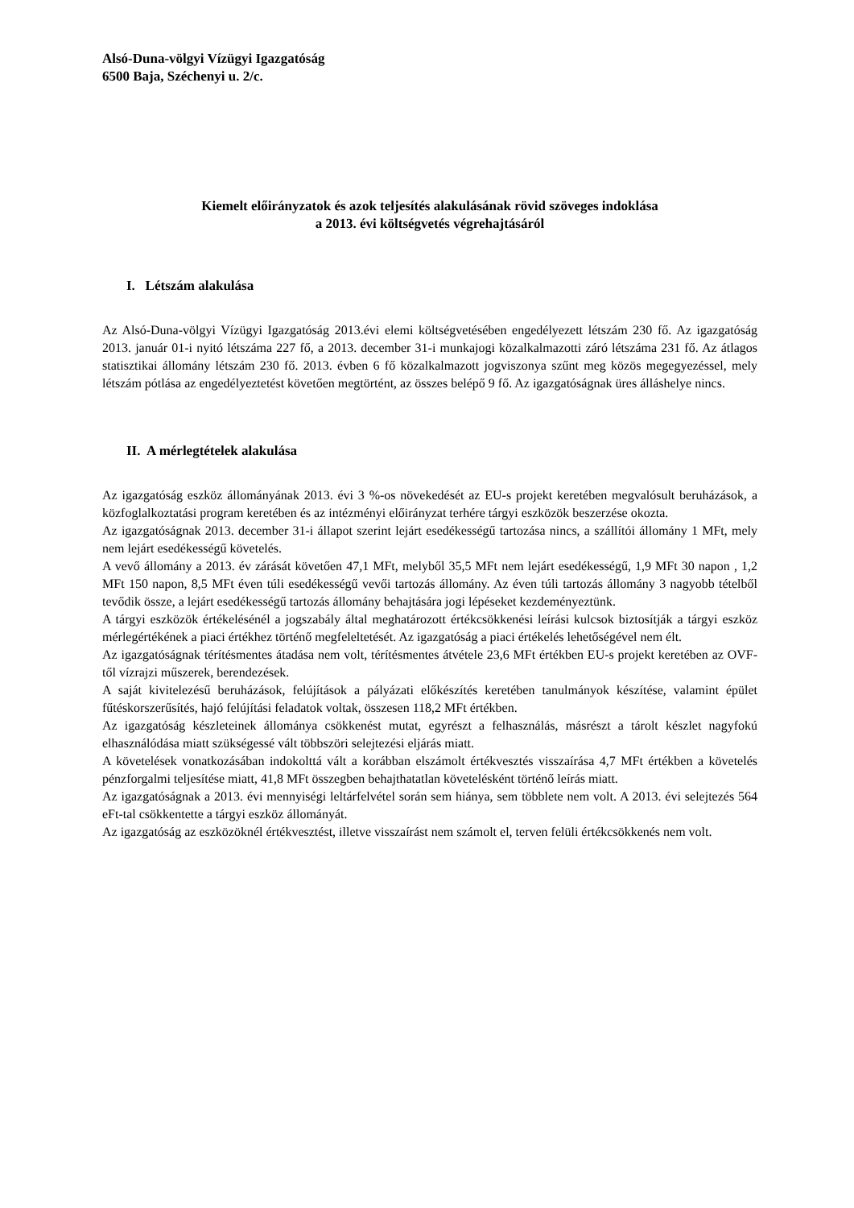Alsó-Duna-völgyi Vízügyi Igazgatóság
6500 Baja, Széchenyi u. 2/c.
Kiemelt előirányzatok és azok teljesítés alakulásának rövid szöveges indoklása
a 2013. évi költségvetés végrehajtásáról
I. Létszám alakulása
Az Alsó-Duna-völgyi Vízügyi Igazgatóság 2013.évi elemi költségvetésében engedélyezett létszám 230 fő. Az igazgatóság 2013. január 01-i nyitó létszáma 227 fő, a 2013. december 31-i munkajogi közalkalmazotti záró létszáma 231 fő. Az átlagos statisztikai állomány létszám 230 fő. 2013. évben 6 fő közalkalmazott jogviszonya szűnt meg közös megegyezéssel, mely létszám pótlása az engedélyeztetést követően megtörtént, az összes belépő 9 fő. Az igazgatóságnak üres álláshelye nincs.
II. A mérlegtételek alakulása
Az igazgatóság eszköz állományának 2013. évi 3 %-os növekedését az EU-s projekt keretében megvalósult beruházások, a közfoglalkoztatási program keretében és az intézményi előirányzat terhére tárgyi eszközök beszerzése okozta.
Az igazgatóságnak 2013. december 31-i állapot szerint lejárt esedékességű tartozása nincs, a szállítói állomány 1 MFt, mely nem lejárt esedékességű követelés.
A vevő állomány a 2013. év zárását követően 47,1 MFt, melyből 35,5 MFt nem lejárt esedékességű, 1,9 MFt 30 napon , 1,2 MFt 150 napon, 8,5 MFt éven túli esedékességű vevői tartozás állomány. Az éven túli tartozás állomány 3 nagyobb tételből tevődik össze, a lejárt esedékességű tartozás állomány behajtására jogi lépéseket kezdeményeztünk.
A tárgyi eszközök értékelésénél a jogszabály által meghatározott értékcsökkenési leírási kulcsok biztosítják a tárgyi eszköz mérlegértékének a piaci értékhez történő megfeleltetését. Az igazgatóság a piaci értékelés lehetőségével nem élt.
Az igazgatóságnak térítésmentes átadása nem volt, térítésmentes átvétele 23,6 MFt értékben EU-s projekt keretében az OVF-től vízrajzi műszerek, berendezések.
A saját kivitelezésű beruházások, felújítások a pályázati előkészítés keretében tanulmányok készítése, valamint épület fűtéskorszerűsítés, hajó felújítási feladatok voltak, összesen 118,2 MFt értékben.
Az igazgatóság készleteinek állománya csökkenést mutat, egyrészt a felhasználás, másrészt a tárolt készlet nagyfokú elhasználódása miatt szükségessé vált többszöri selejtezési eljárás miatt.
A követelések vonatkozásában indokolttá vált a korábban elszámolt értékvesztés visszaírása 4,7 MFt értékben a követelés pénzforgalmi teljesítése miatt, 41,8 MFt összegben behajthatatlan követelésként történő leírás miatt.
Az igazgatóságnak a 2013. évi mennyiségi leltárfelvétel során sem hiánya, sem többlete nem volt. A 2013. évi selejtezés 564 eFt-tal csökkentette a tárgyi eszköz állományát.
Az igazgatóság az eszközöknél értékvesztést, illetve visszaírást nem számolt el, terven felüli értékcsökkenés nem volt.